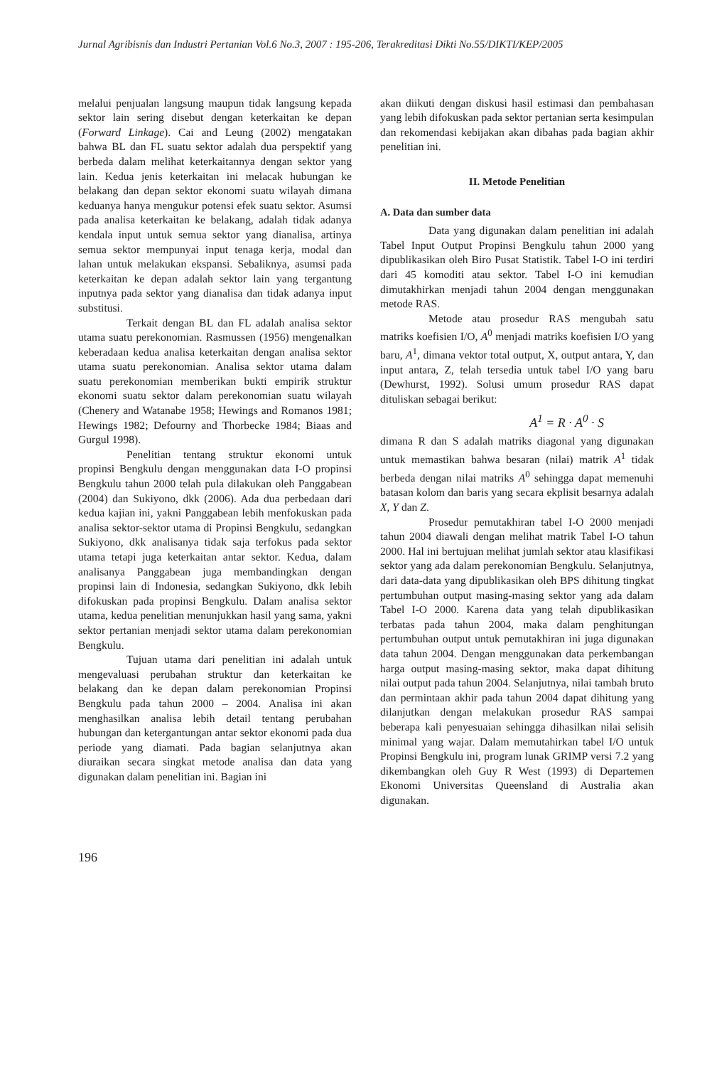Jurnal Agribisnis dan Industri Pertanian Vol.6 No.3, 2007 : 195-206, Terakreditasi Dikti No.55/DIKTI/KEP/2005
melalui penjualan langsung maupun tidak langsung kepada sektor lain sering disebut dengan keterkaitan ke depan (Forward Linkage). Cai and Leung (2002) mengatakan bahwa BL dan FL suatu sektor adalah dua perspektif yang berbeda dalam melihat keterkaitannya dengan sektor yang lain. Kedua jenis keterkaitan ini melacak hubungan ke belakang dan depan sektor ekonomi suatu wilayah dimana keduanya hanya mengukur potensi efek suatu sektor. Asumsi pada analisa keterkaitan ke belakang, adalah tidak adanya kendala input untuk semua sektor yang dianalisa, artinya semua sektor mempunyai input tenaga kerja, modal dan lahan untuk melakukan ekspansi. Sebaliknya, asumsi pada keterkaitan ke depan adalah sektor lain yang tergantung inputnya pada sektor yang dianalisa dan tidak adanya input substitusi.
Terkait dengan BL dan FL adalah analisa sektor utama suatu perekonomian. Rasmussen (1956) mengenalkan keberadaan kedua analisa keterkaitan dengan analisa sektor utama suatu perekonomian. Analisa sektor utama dalam suatu perekonomian memberikan bukti empirik struktur ekonomi suatu sektor dalam perekonomian suatu wilayah (Chenery and Watanabe 1958; Hewings and Romanos 1981; Hewings 1982; Defourny and Thorbecke 1984; Biaas and Gurgul 1998).
Penelitian tentang struktur ekonomi untuk propinsi Bengkulu dengan menggunakan data I-O propinsi Bengkulu tahun 2000 telah pula dilakukan oleh Panggabean (2004) dan Sukiyono, dkk (2006). Ada dua perbedaan dari kedua kajian ini, yakni Panggabean lebih menfokuskan pada analisa sektor-sektor utama di Propinsi Bengkulu, sedangkan Sukiyono, dkk analisanya tidak saja terfokus pada sektor utama tetapi juga keterkaitan antar sektor. Kedua, dalam analisanya Panggabean juga membandingkan dengan propinsi lain di Indonesia, sedangkan Sukiyono, dkk lebih difokuskan pada propinsi Bengkulu. Dalam analisa sektor utama, kedua penelitian menunjukkan hasil yang sama, yakni sektor pertanian menjadi sektor utama dalam perekonomian Bengkulu.
Tujuan utama dari penelitian ini adalah untuk mengevaluasi perubahan struktur dan keterkaitan ke belakang dan ke depan dalam perekonomian Propinsi Bengkulu pada tahun 2000 – 2004. Analisa ini akan menghasilkan analisa lebih detail tentang perubahan hubungan dan ketergantungan antar sektor ekonomi pada dua periode yang diamati. Pada bagian selanjutnya akan diuraikan secara singkat metode analisa dan data yang digunakan dalam penelitian ini. Bagian ini
akan diikuti dengan diskusi hasil estimasi dan pembahasan yang lebih difokuskan pada sektor pertanian serta kesimpulan dan rekomendasi kebijakan akan dibahas pada bagian akhir penelitian ini.
II. Metode Penelitian
A. Data dan sumber data
Data yang digunakan dalam penelitian ini adalah Tabel Input Output Propinsi Bengkulu tahun 2000 yang dipublikasikan oleh Biro Pusat Statistik. Tabel I-O ini terdiri dari 45 komoditi atau sektor. Tabel I-O ini kemudian dimutakhirkan menjadi tahun 2004 dengan menggunakan metode RAS.
Metode atau prosedur RAS mengubah satu matriks koefisien I/O, A<sup>0</sup> menjadi matriks koefisien I/O yang baru, A<sup>1</sup>, dimana vektor total output, X, output antara, Y, dan input antara, Z, telah tersedia untuk tabel I/O yang baru (Dewhurst, 1992). Solusi umum prosedur RAS dapat dituliskan sebagai berikut:
A<sup>1</sup> = R · A<sup>0</sup> · S
dimana R dan S adalah matriks diagonal yang digunakan untuk memastikan bahwa besaran (nilai) matrik A<sup>1</sup> tidak berbeda dengan nilai matriks A<sup>0</sup> sehingga dapat memenuhi batasan kolom dan baris yang secara ekplisit besarnya adalah X, Y dan Z.
Prosedur pemutakhiran tabel I-O 2000 menjadi tahun 2004 diawali dengan melihat matrik Tabel I-O tahun 2000. Hal ini bertujuan melihat jumlah sektor atau klasifikasi sektor yang ada dalam perekonomian Bengkulu. Selanjutnya, dari data-data yang dipublikasikan oleh BPS dihitung tingkat pertumbuhan output masing-masing sektor yang ada dalam Tabel I-O 2000. Karena data yang telah dipublikasikan terbatas pada tahun 2004, maka dalam penghitungan pertumbuhan output untuk pemutakhiran ini juga digunakan data tahun 2004. Dengan menggunakan data perkembangan harga output masing-masing sektor, maka dapat dihitung nilai output pada tahun 2004. Selanjutnya, nilai tambah bruto dan permintaan akhir pada tahun 2004 dapat dihitung yang dilanjutkan dengan melakukan prosedur RAS sampai beberapa kali penyesuaian sehingga dihasilkan nilai selisih minimal yang wajar. Dalam memutahirkan tabel I/O untuk Propinsi Bengkulu ini, program lunak GRIMP versi 7.2 yang dikembangkan oleh Guy R West (1993) di Departemen Ekonomi Universitas Queensland di Australia akan digunakan.
196